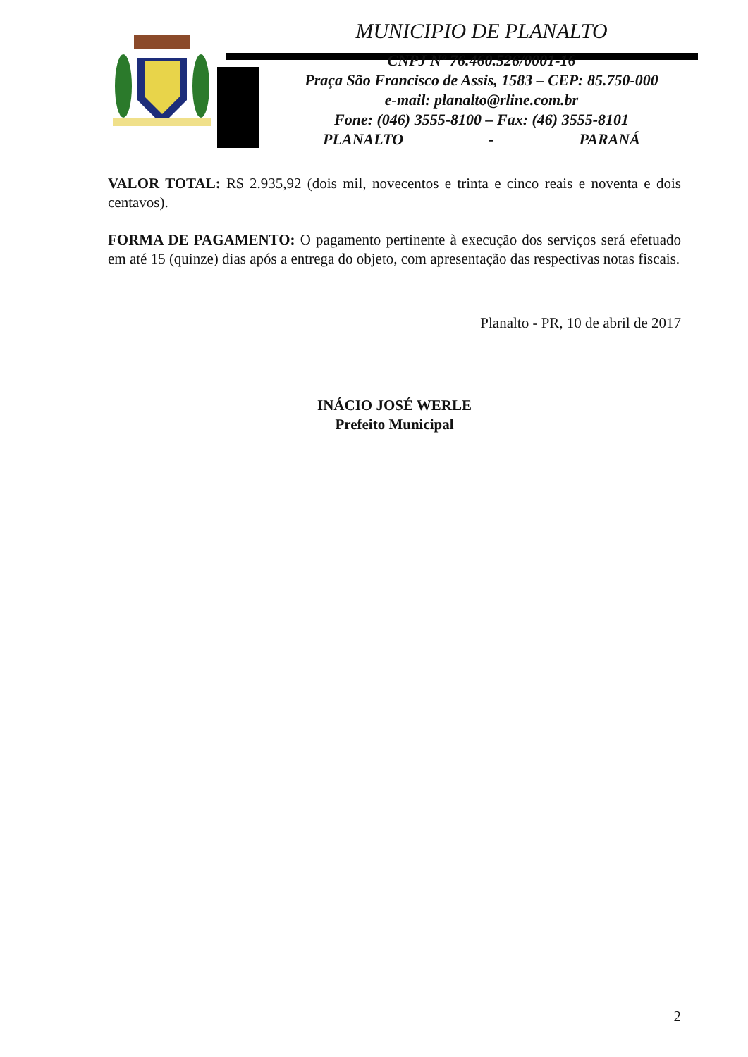MUNICIPIO DE PLANALTO
CNPJ Nº 76.460.526/0001-16
Praça São Francisco de Assis, 1583 – CEP: 85.750-000
e-mail: planalto@rline.com.br
Fone: (046) 3555-8100 – Fax: (46) 3555-8101
PLANALTO - PARANÁ
VALOR TOTAL: R$ 2.935,92 (dois mil, novecentos e trinta e cinco reais e noventa e dois centavos).
FORMA DE PAGAMENTO: O pagamento pertinente à execução dos serviços será efetuado em até 15 (quinze) dias após a entrega do objeto, com apresentação das respectivas notas fiscais.
Planalto - PR, 10 de abril de 2017
INÁCIO JOSÉ WERLE
Prefeito Municipal
2